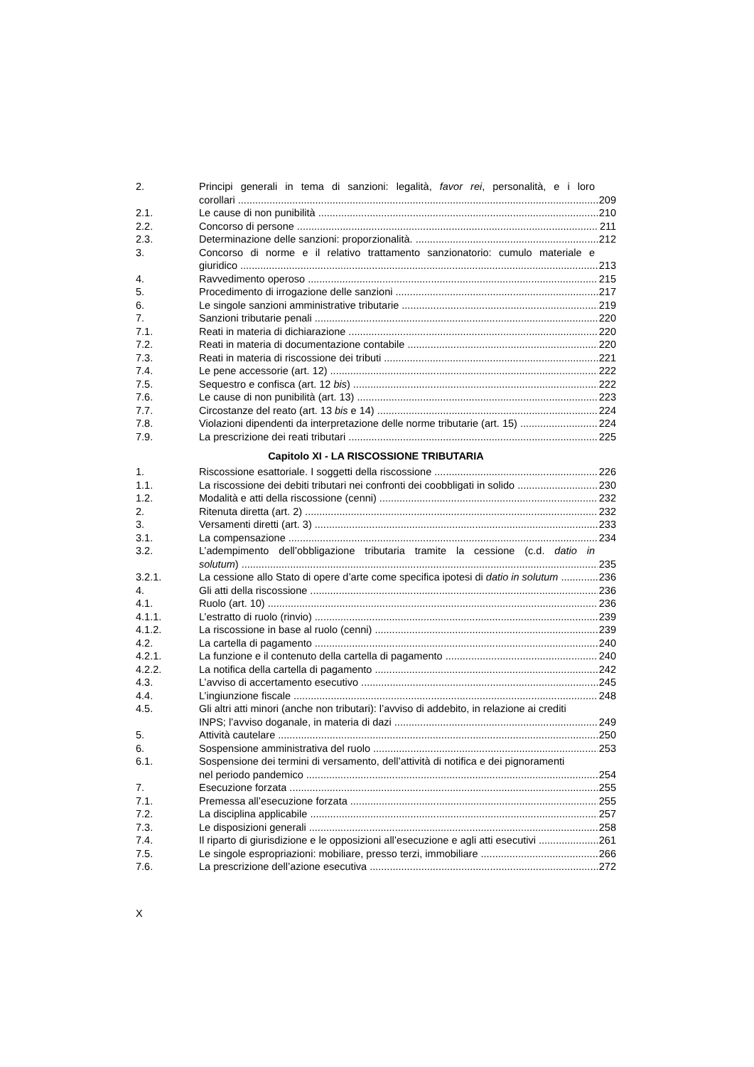2. Principi generali in tema di sanzioni: legalità, favor rei, personalità, e i loro
corollari 209
2.1. Le cause di non punibilità 210
2.2. Concorso di persone 211
2.3. Determinazione delle sanzioni: proporzionalità. 212
3. Concorso di norme e il relativo trattamento sanzionatorio: cumulo materiale e
giuridico 213
4. Ravvedimento operoso 215
5. Procedimento di irrogazione delle sanzioni 217
6. Le singole sanzioni amministrative tributarie 219
7. Sanzioni tributarie penali 220
7.1. Reati in materia di dichiarazione 220
7.2. Reati in materia di documentazione contabile 220
7.3. Reati in materia di riscossione dei tributi 221
7.4. Le pene accessorie (art. 12) 222
7.5. Sequestro e confisca (art. 12 bis) 222
7.6. Le cause di non punibilità (art. 13) 223
7.7. Circostanze del reato (art. 13 bis e 14) 224
7.8. Violazioni dipendenti da interpretazione delle norme tributarie (art. 15) 224
7.9. La prescrizione dei reati tributari 225
Capitolo XI - LA RISCOSSIONE TRIBUTARIA
1. Riscossione esattoriale. I soggetti della riscossione 226
1.1. La riscossione dei debiti tributari nei confronti dei coobbligati in solido 230
1.2. Modalità e atti della riscossione (cenni) 232
2. Ritenuta diretta (art. 2) 232
3. Versamenti diretti (art. 3) 233
3.1. La compensazione 234
3.2. L’adempimento dell’obbligazione tributaria tramite la cessione (c.d. datio in
solutum) 235
3.2.1. La cessione allo Stato di opere d’arte come specifica ipotesi di datio in solutum 236
4. Gli atti della riscossione 236
4.1. Ruolo (art. 10) 236
4.1.1. L’estratto di ruolo (rinvio) 239
4.1.2. La riscossione in base al ruolo (cenni) 239
4.2. La cartella di pagamento 240
4.2.1. La funzione e il contenuto della cartella di pagamento 240
4.2.2. La notifica della cartella di pagamento 242
4.3. L’avviso di accertamento esecutivo 245
4.4. L’ingiunzione fiscale 248
4.5. Gli altri atti minori (anche non tributari): l’avviso di addebito, in relazione ai crediti
INPS; l’avviso doganale, in materia di dazi 249
5. Attività cautelare 250
6. Sospensione amministrativa del ruolo 253
6.1. Sospensione dei termini di versamento, dell’attività di notifica e dei pignoramenti
nel periodo pandemico 254
7. Esecuzione forzata 255
7.1. Premessa all’esecuzione forzata 255
7.2. La disciplina applicabile 257
7.3. Le disposizioni generali 258
7.4. Il riparto di giurisdizione e le opposizioni all’esecuzione e agli atti esecutivi 261
7.5. Le singole espropriazioni: mobiliare, presso terzi, immobiliare 266
7.6. La prescrizione dell’azione esecutiva 272
X